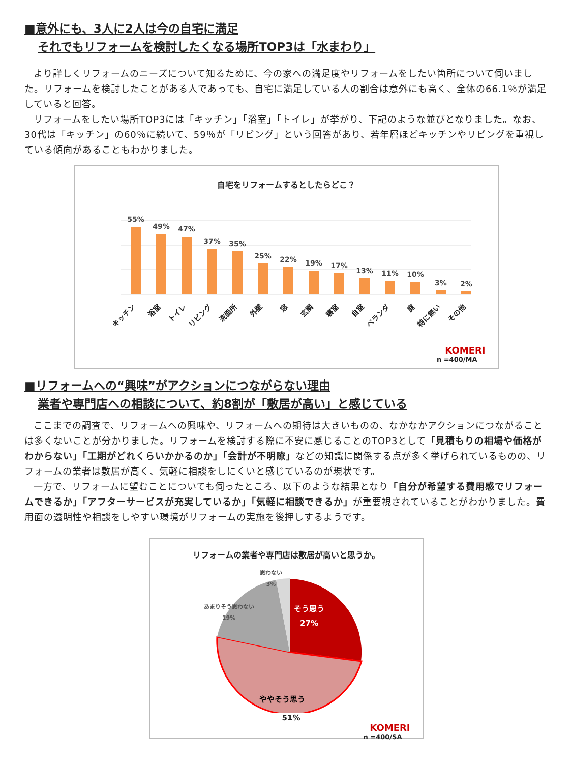■意外にも、3人に2人は今の自宅に満足
それでもリフォームを検討したくなる場所TOP3は「水まわり」
より詳しくリフォームのニーズについて知るために、今の家への満足度やリフォームをしたい箇所について伺いました。リフォームを検討したことがある人であっても、自宅に満足している人の割合は意外にも高く、全体の66.1％が満足していると回答。
リフォームをしたい場所TOP3には「キッチン」「浴室」「トイレ」が挙がり、下記のような並びとなりました。なお、30代は「キッチン」の60％に続いて、59％が「リビング」という回答があり、若年層ほどキッチンやリビングを重視している傾向があることもわかりました。
自宅をリフォームするとしたらどこ？
55%
49%
47%
37%
35%
25%
22%
19%
17%
13%
11%
10%
3%
2%
キッチン
浴室
トイレ
リビング
洗面所
外壁
窓
玄関
寝室
自室
ベランダ
庭
特に無い
その他
KOMERI
n =400/MA
■リフォームへの“興味”がアクションにつながらない理由
業者や専門店への相談について、約8割が「敷居が高い」と感じている
ここまでの調査で、リフォームへの興味や、リフォームへの期待は大きいものの、なかなかアクションにつながることは多くないことが分かりました。リフォームを検討する際に不安に感じることのTOP3として「見積もりの相場や価格がわからない」「工期がどれくらいかかるのか」「会計が不明瞭」などの知識に関係する点が多く挙げられているものの、リフォームの業者は敷居が高く、気軽に相談をしにくいと感じているのが現状です。
一方で、リフォームに望むことについても伺ったところ、以下のような結果となり「自分が希望する費用感でリフォームできるか」「アフターサービスが充実しているか」「気軽に相談できるか」が重要視されていることがわかりました。費用面の透明性や相談をしやすい環境がリフォームの実施を後押しするようです。
リフォームの業者や専門店は敷居が高いと思うか。
そう思う
27%
ややそう思う
あまりそう思わない
19%
思わない
3%
51%
KOMERI
n =400/SA